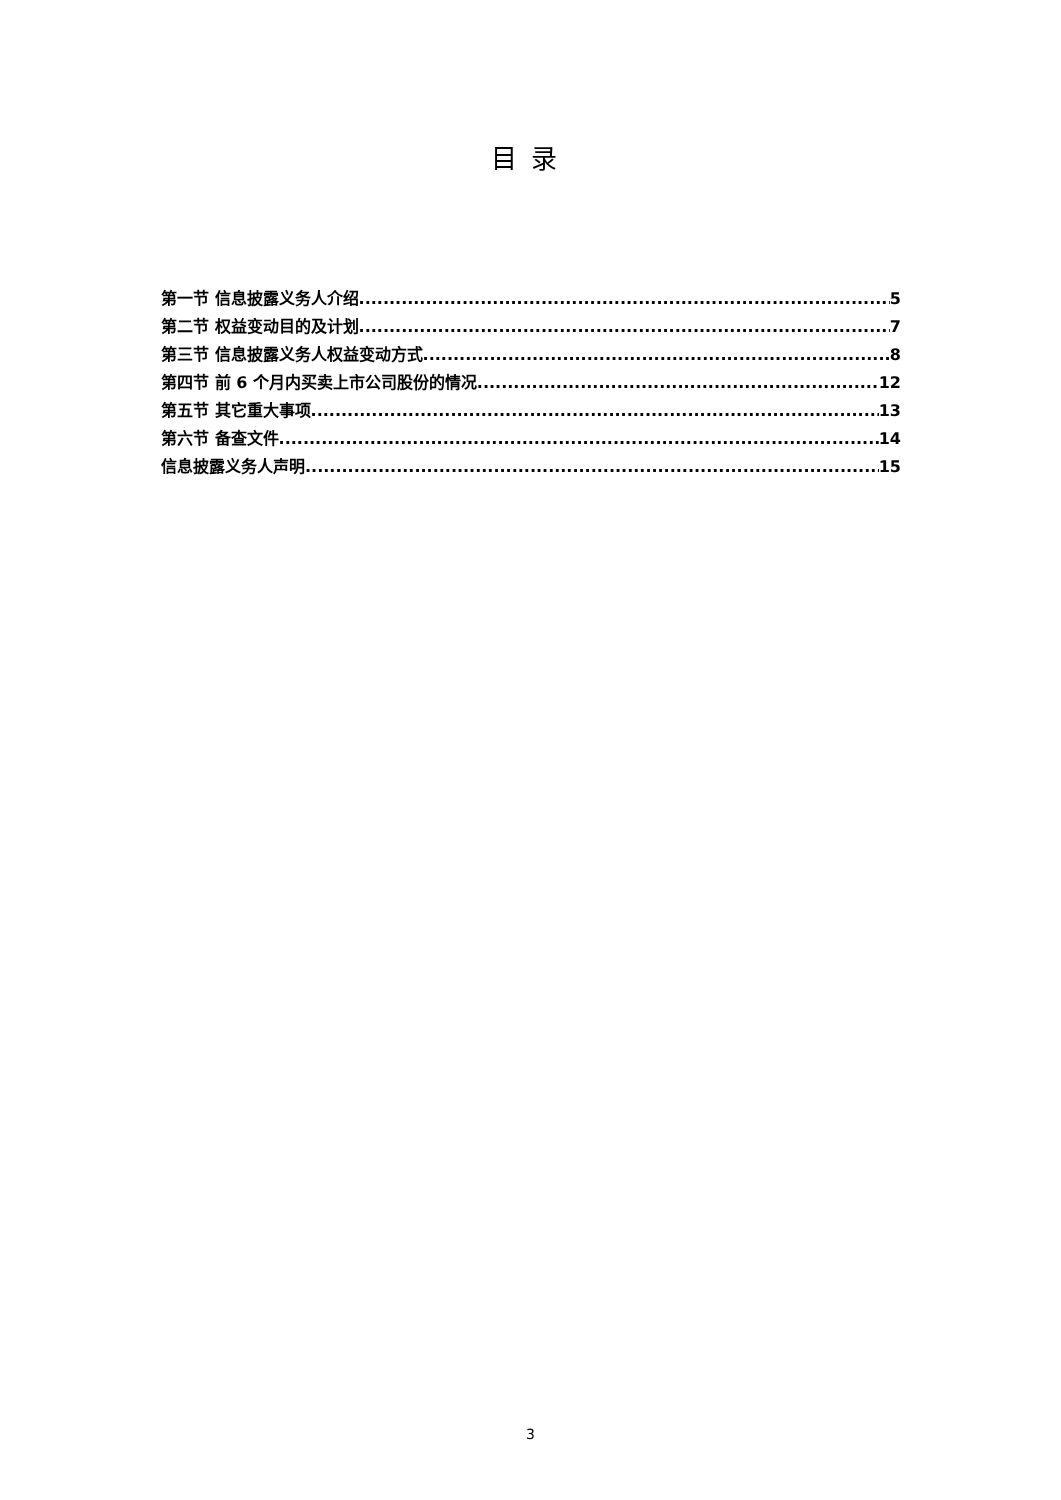目录
第一节 信息披露义务人介绍 5
第二节 权益变动目的及计划 7
第三节 信息披露义务人权益变动方式 8
第四节 前 6 个月内买卖上市公司股份的情况 12
第五节 其它重大事项 13
第六节 备查文件 14
信息披露义务人声明 15
3